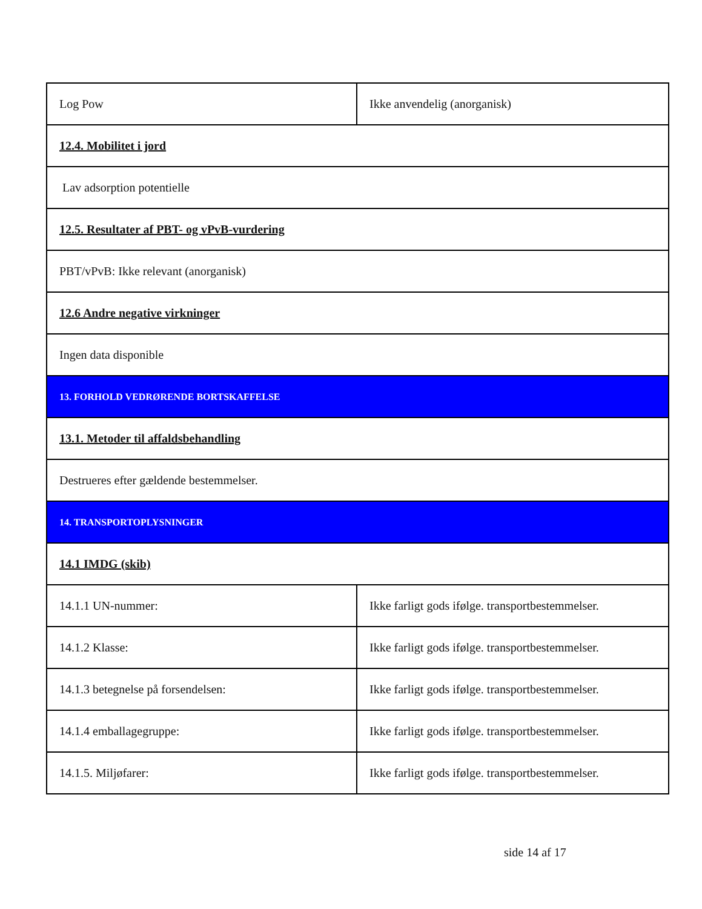| Log Pow | Ikke anvendelig (anorganisk) |
| 12.4. Mobilitet i jord | |
| Lav adsorption potentielle | |
| 12.5. Resultater af PBT- og vPvB-vurdering | |
| PBT/vPvB: Ikke relevant (anorganisk) | |
| 12.6 Andre negative virkninger | |
| Ingen data disponible | |
| 13. FORHOLD VEDRØRENDE BORTSKAFFELSE | |
| 13.1. Metoder til affaldsbehandling | |
| Destrueres efter gældende bestemmelser. | |
| 14. TRANSPORTOPLYSNINGER | |
| 14.1 IMDG (skib) | |
| 14.1.1 UN-nummer: | Ikke farligt gods ifølge. transportbestemmelser. |
| 14.1.2 Klasse: | Ikke farligt gods ifølge. transportbestemmelser. |
| 14.1.3 betegnelse på forsendelsen: | Ikke farligt gods ifølge. transportbestemmelser. |
| 14.1.4 emballagegruppe: | Ikke farligt gods ifølge. transportbestemmelser. |
| 14.1.5. Miljøfarer: | Ikke farligt gods ifølge. transportbestemmelser. |
side 14 af 17